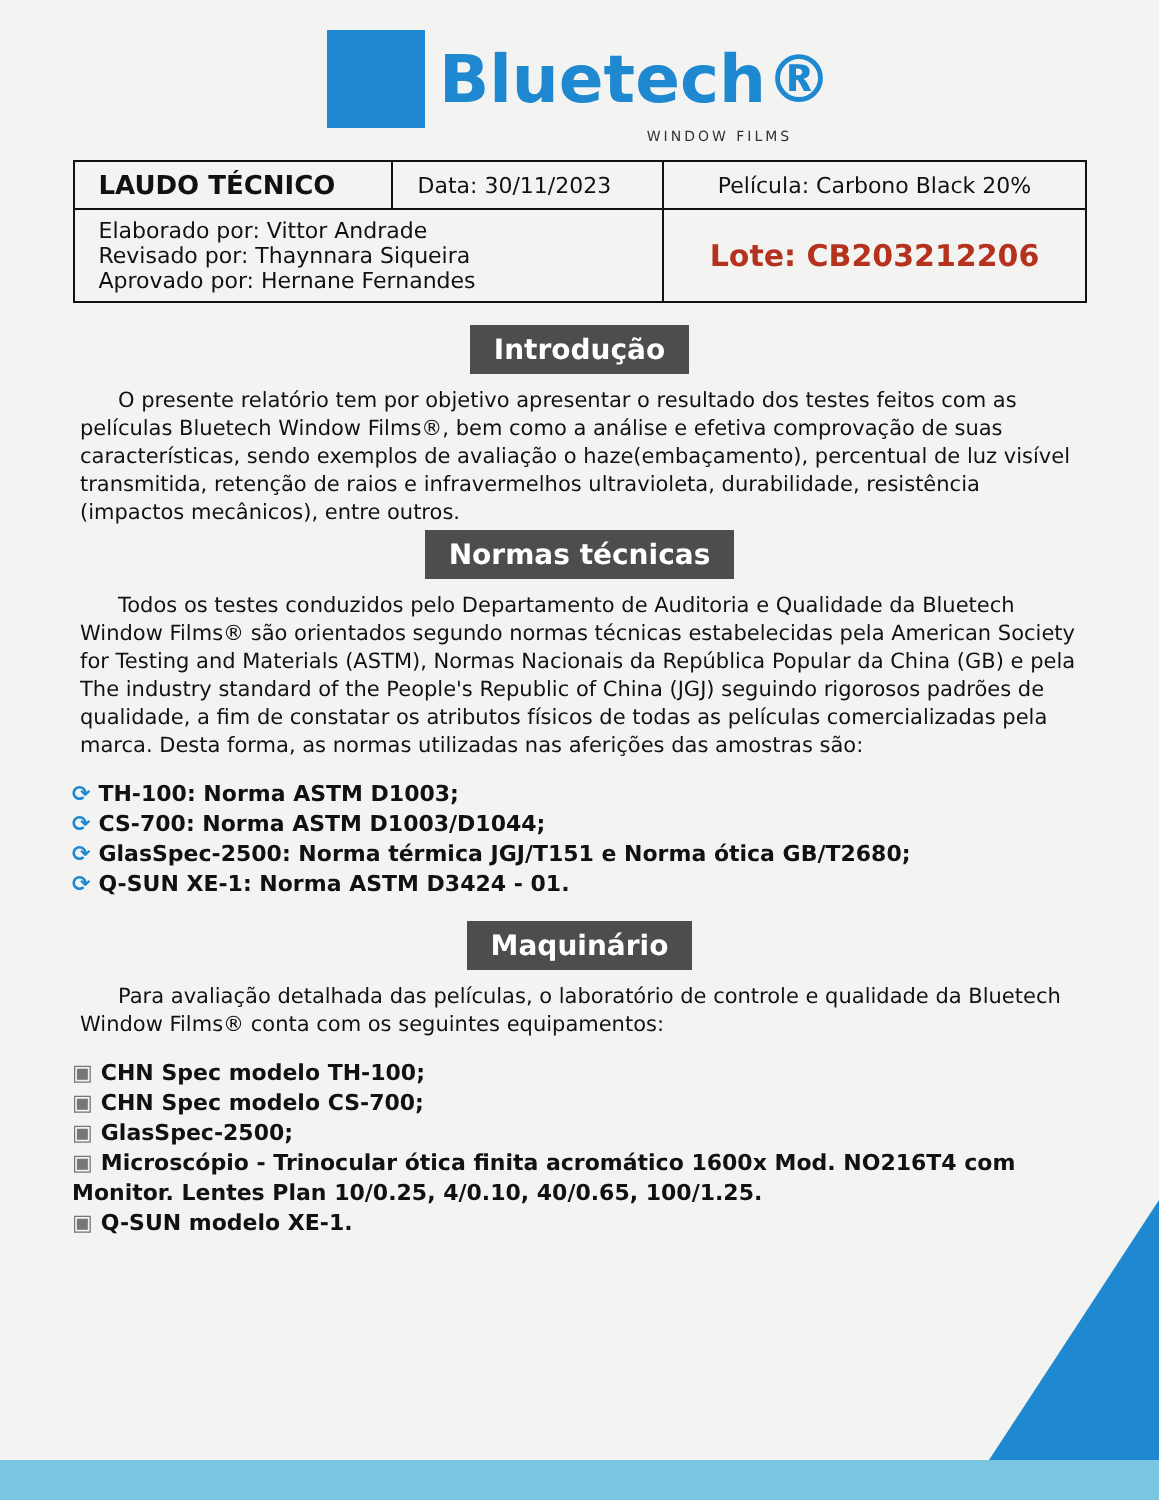Bluetech®
WINDOW FILMS
| LAUDO TÉCNICO | Data: 30/11/2023 | Película: Carbono Black 20% |
| Elaborado por: Vittor Andrade Revisado por: Thaynnara Siqueira Aprovado por: Hernane Fernandes | | Lote: CB203212206 |
Introdução
O presente relatório tem por objetivo apresentar o resultado dos testes feitos com as películas Bluetech Window Films®, bem como a análise e efetiva comprovação de suas características, sendo exemplos de avaliação o haze(embaçamento), percentual de luz visível transmitida, retenção de raios e infravermelhos ultravioleta, durabilidade, resistência (impactos mecânicos), entre outros.
Normas técnicas
Todos os testes conduzidos pelo Departamento de Auditoria e Qualidade da Bluetech Window Films® são orientados segundo normas técnicas estabelecidas pela American Society for Testing and Materials (ASTM), Normas Nacionais da República Popular da China (GB) e pela The industry standard of the People's Republic of China (JGJ) seguindo rigorosos padrões de qualidade, a fim de constatar os atributos físicos de todas as películas comercializadas pela marca. Desta forma, as normas utilizadas nas aferições das amostras são:
⟳ TH-100: Norma ASTM D1003;
⟳ CS-700: Norma ASTM D1003/D1044;
⟳ GlasSpec-2500: Norma térmica JGJ/T151 e Norma ótica GB/T2680;
⟳ Q-SUN XE-1: Norma ASTM D3424 - 01.
Maquinário
Para avaliação detalhada das películas, o laboratório de controle e qualidade da Bluetech Window Films® conta com os seguintes equipamentos:
▣ CHN Spec modelo TH-100;
▣ CHN Spec modelo CS-700;
▣ GlasSpec-2500;
▣ Microscópio - Trinocular ótica finita acromático 1600x Mod. NO216T4 com Monitor. Lentes Plan 10/0.25, 4/0.10, 40/0.65, 100/1.25.
▣ Q-SUN modelo XE-1.